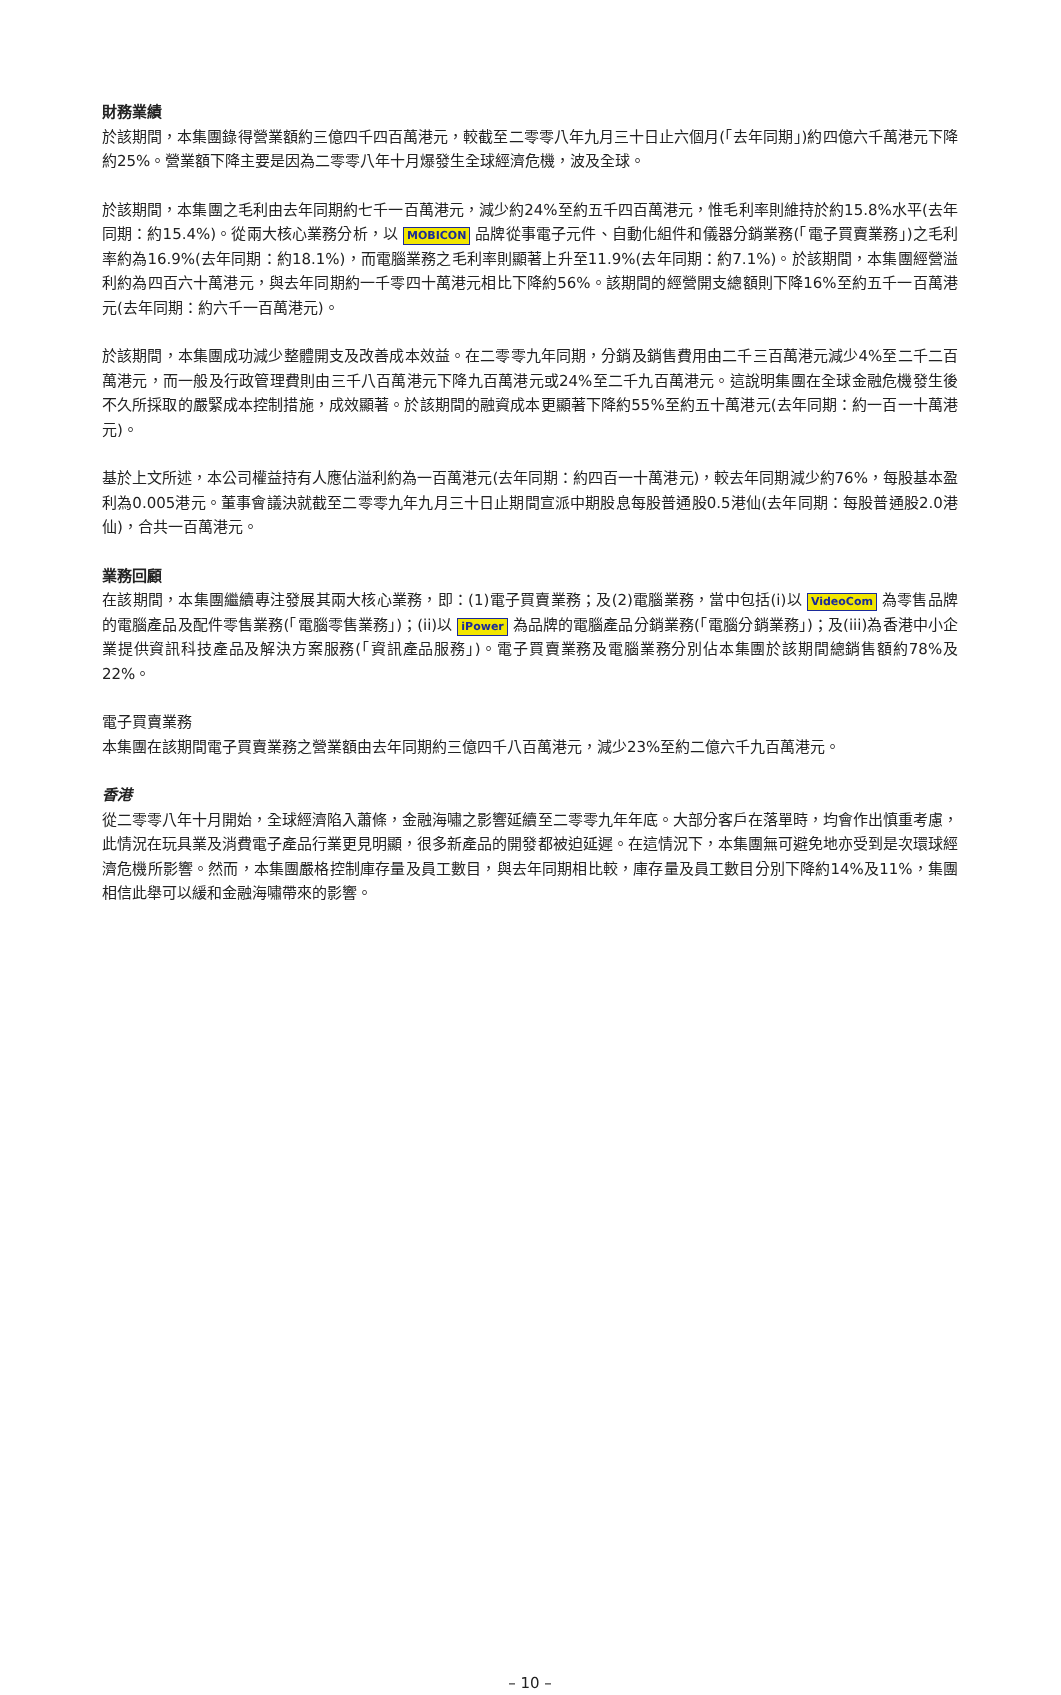財務業績
於該期間，本集團錄得營業額約三億四千四百萬港元，較截至二零零八年九月三十日止六個月(「去年同期」)約四億六千萬港元下降約25%。營業額下降主要是因為二零零八年十月爆發生全球經濟危機，波及全球。
於該期間，本集團之毛利由去年同期約七千一百萬港元，減少約24%至約五千四百萬港元，惟毛利率則維持於約15.8%水平(去年同期：約15.4%)。從兩大核心業務分析，以 MOBICON 品牌從事電子元件、自動化組件和儀器分銷業務(「電子買賣業務」)之毛利率約為16.9%(去年同期：約18.1%)，而電腦業務之毛利率則顯著上升至11.9%(去年同期：約7.1%)。於該期間，本集團經營溢利約為四百六十萬港元，與去年同期約一千零四十萬港元相比下降約56%。該期間的經營開支總額則下降16%至約五千一百萬港元(去年同期：約六千一百萬港元)。
於該期間，本集團成功減少整體開支及改善成本效益。在二零零九年同期，分銷及銷售費用由二千三百萬港元減少4%至二千二百萬港元，而一般及行政管理費則由三千八百萬港元下降九百萬港元或24%至二千九百萬港元。這說明集團在全球金融危機發生後不久所採取的嚴緊成本控制措施，成效顯著。於該期間的融資成本更顯著下降約55%至約五十萬港元(去年同期：約一百一十萬港元)。
基於上文所述，本公司權益持有人應佔溢利約為一百萬港元(去年同期：約四百一十萬港元)，較去年同期減少約76%，每股基本盈利為0.005港元。董事會議決就截至二零零九年九月三十日止期間宣派中期股息每股普通股0.5港仙(去年同期：每股普通股2.0港仙)，合共一百萬港元。
業務回顧
在該期間，本集團繼續專注發展其兩大核心業務，即：(1)電子買賣業務；及(2)電腦業務，當中包括(i)以 VideoCom 為零售品牌的電腦產品及配件零售業務(「電腦零售業務」)；(ii)以 iPower 為品牌的電腦產品分銷業務(「電腦分銷業務」)；及(iii)為香港中小企業提供資訊科技產品及解決方案服務(「資訊產品服務」)。電子買賣業務及電腦業務分別佔本集團於該期間總銷售額約78%及22%。
電子買賣業務
本集團在該期間電子買賣業務之營業額由去年同期約三億四千八百萬港元，減少23%至約二億六千九百萬港元。
香港
從二零零八年十月開始，全球經濟陷入蕭條，金融海嘯之影響延續至二零零九年年底。大部分客戶在落單時，均會作出慎重考慮，此情況在玩具業及消費電子產品行業更見明顯，很多新產品的開發都被迫延遲。在這情況下，本集團無可避免地亦受到是次環球經濟危機所影響。然而，本集團嚴格控制庫存量及員工數目，與去年同期相比較，庫存量及員工數目分別下降約14%及11%，集團相信此舉可以緩和金融海嘯帶來的影響。
– 10 –